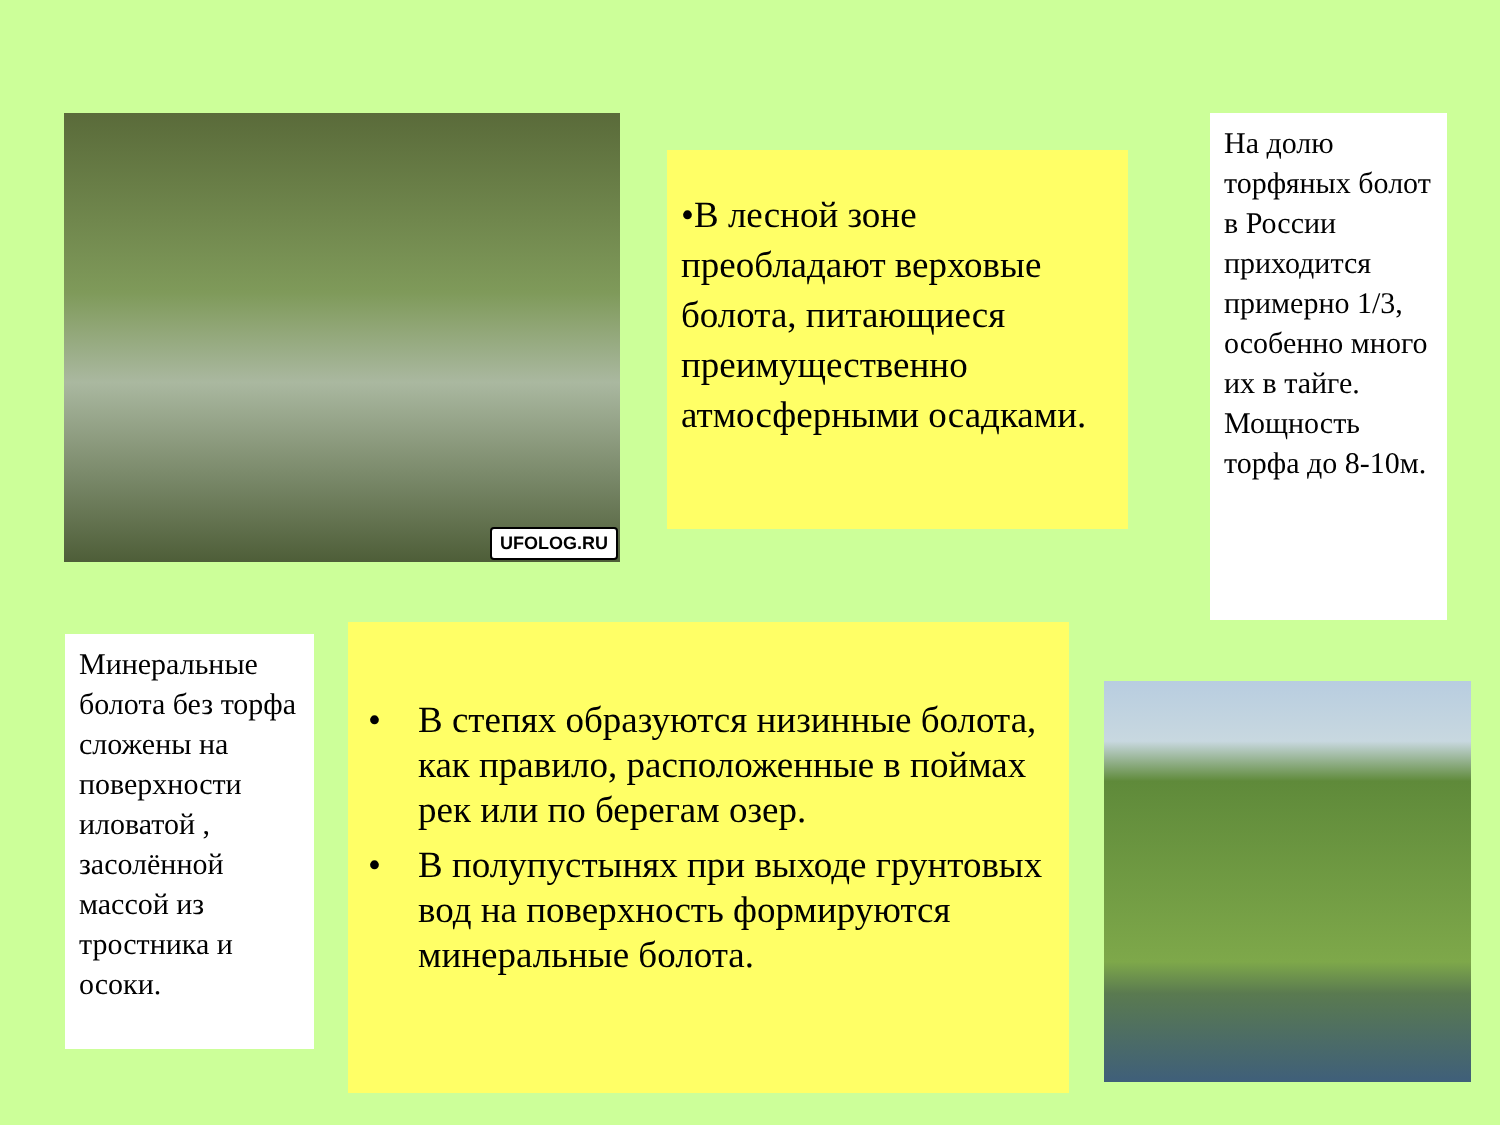UFOLOG.RU
•В лесной зоне преобладают верховые болота, питающиеся преимущественно атмосферными осадками.
На долю торфяных болот в России приходится примерно 1/3, особенно много их в тайге. Мощность торфа до 8-10м.
Минеральные болота без торфа сложены на поверхности иловатой , засолённой массой из тростника и осоки.
• В степях образуются низинные болота, как правило, расположенные в поймах рек или по берегам озер.
• В полупустынях при выходе грунтовых вод на поверхность формируются минеральные болота.